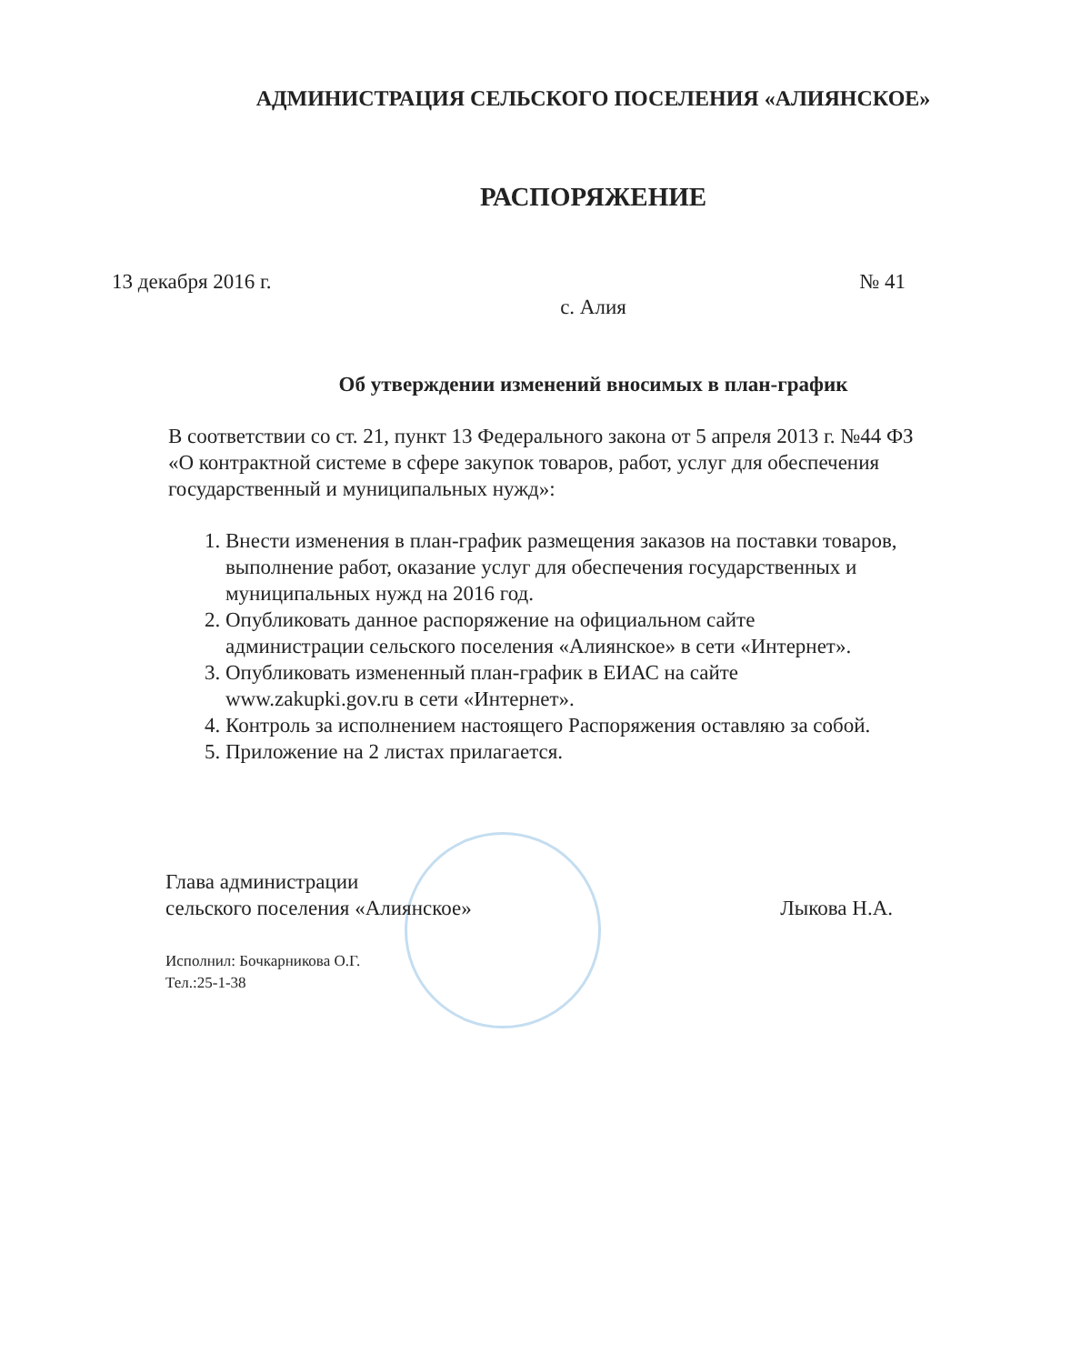АДМИНИСТРАЦИЯ СЕЛЬСКОГО ПОСЕЛЕНИЯ «АЛИЯНСКОЕ»
РАСПОРЯЖЕНИЕ
13 декабря 2016 г. № 41
с. Алия
Об утверждении изменений вносимых в план-график
В соответствии со ст. 21, пункт 13 Федерального закона от 5 апреля 2013 г. №44 ФЗ «О контрактной системе в сфере закупок товаров, работ, услуг для обеспечения государственный и муниципальных нужд»:
1. Внести изменения в план-график размещения заказов на поставки товаров, выполнение работ, оказание услуг для обеспечения государственных и муниципальных нужд на 2016 год.
2. Опубликовать данное распоряжение на официальном сайте администрации сельского поселения «Алиянское» в сети «Интернет».
3. Опубликовать измененный план-график в ЕИАС на сайте www.zakupki.gov.ru в сети «Интернет».
4. Контроль за исполнением настоящего Распоряжения оставляю за собой.
5. Приложение на 2 листах прилагается.
Глава администрации
сельского поселения «Алиянское»
Лыкова Н.А.
Исполнил: Бочкарникова О.Г.
Тел.:25-1-38